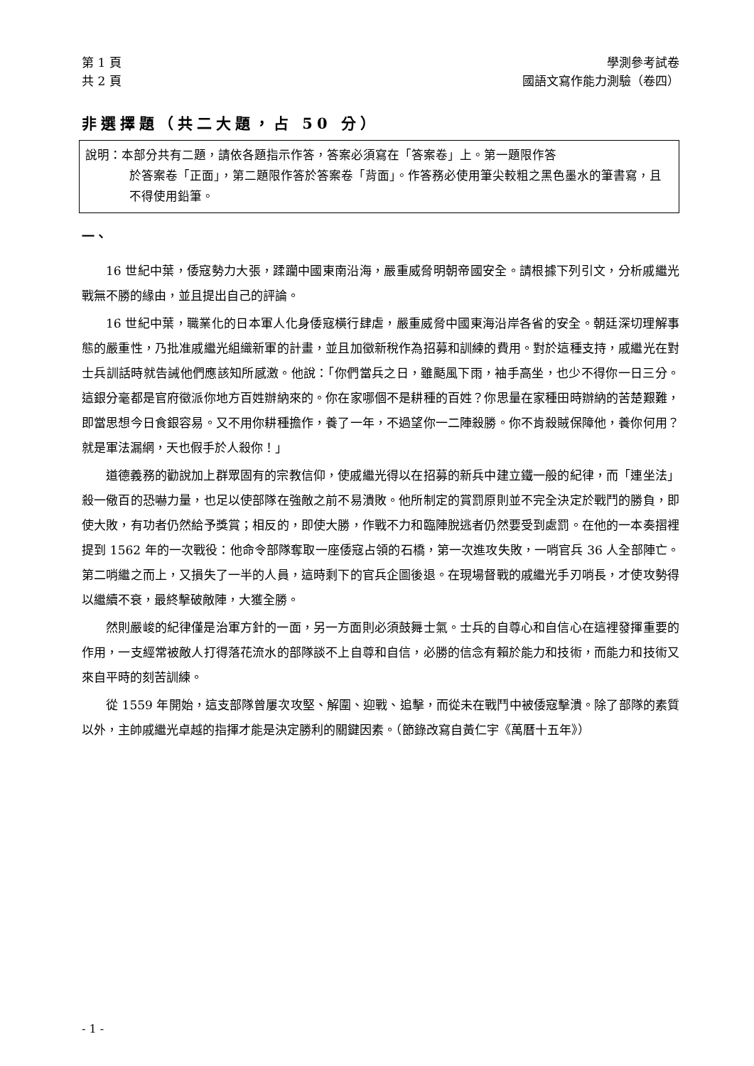第 1 頁
共 2 頁
學測參考試卷
國語文寫作能力測驗（卷四）
非選擇題（共二大題，占 50 分）
說明：本部分共有二題，請依各題指示作答，答案必須寫在「答案卷」上。第一題限作答
於答案卷「正面」，第二題限作答於答案卷「背面」。作答務必使用筆尖較粗之黑色墨水的筆書寫，且不得使用鉛筆。
一、
16 世紀中葉，倭寇勢力大張，蹂躪中國東南沿海，嚴重威脅明朝帝國安全。請根據下列引文，分析戚繼光戰無不勝的緣由，並且提出自己的評論。
16 世紀中葉，職業化的日本軍人化身倭寇橫行肆虐，嚴重威脅中國東海沿岸各省的安全。朝廷深切理解事態的嚴重性，乃批准戚繼光組織新軍的計畫，並且加徵新稅作為招募和訓練的費用。對於這種支持，戚繼光在對士兵訓話時就告誡他們應該知所感激。他說：「你們當兵之日，雖颳風下雨，袖手高坐，也少不得你一日三分。這銀分毫都是官府徵派你地方百姓辦納來的。你在家哪個不是耕種的百姓？你思量在家種田時辦納的苦楚艱難，即當思想今日食銀容易。又不用你耕種擔作，養了一年，不過望你一二陣殺勝。你不肯殺賊保障他，養你何用？就是軍法漏網，天也假手於人殺你！」
道德義務的勸說加上群眾固有的宗教信仰，使戚繼光得以在招募的新兵中建立鐵一般的紀律，而「連坐法」殺一儆百的恐嚇力量，也足以使部隊在強敵之前不易潰敗。他所制定的賞罰原則並不完全決定於戰鬥的勝負，即使大敗，有功者仍然給予獎賞；相反的，即使大勝，作戰不力和臨陣脫逃者仍然要受到處罰。在他的一本奏摺裡提到 1562 年的一次戰役：他命令部隊奪取一座倭寇占領的石橋，第一次進攻失敗，一哨官兵 36 人全部陣亡。第二哨繼之而上，又損失了一半的人員，這時剩下的官兵企圖後退。在現場督戰的戚繼光手刃哨長，才使攻勢得以繼續不衰，最終擊破敵陣，大獲全勝。
然則嚴峻的紀律僅是治軍方針的一面，另一方面則必須鼓舞士氣。士兵的自尊心和自信心在這裡發揮重要的作用，一支經常被敵人打得落花流水的部隊談不上自尊和自信，必勝的信念有賴於能力和技術，而能力和技術又來自平時的刻苦訓練。
從 1559 年開始，這支部隊曾屢次攻堅、解圍、迎戰、追擊，而從未在戰鬥中被倭寇擊潰。除了部隊的素質以外，主帥戚繼光卓越的指揮才能是決定勝利的關鍵因素。（節錄改寫自黃仁宇《萬曆十五年》）
- 1 -